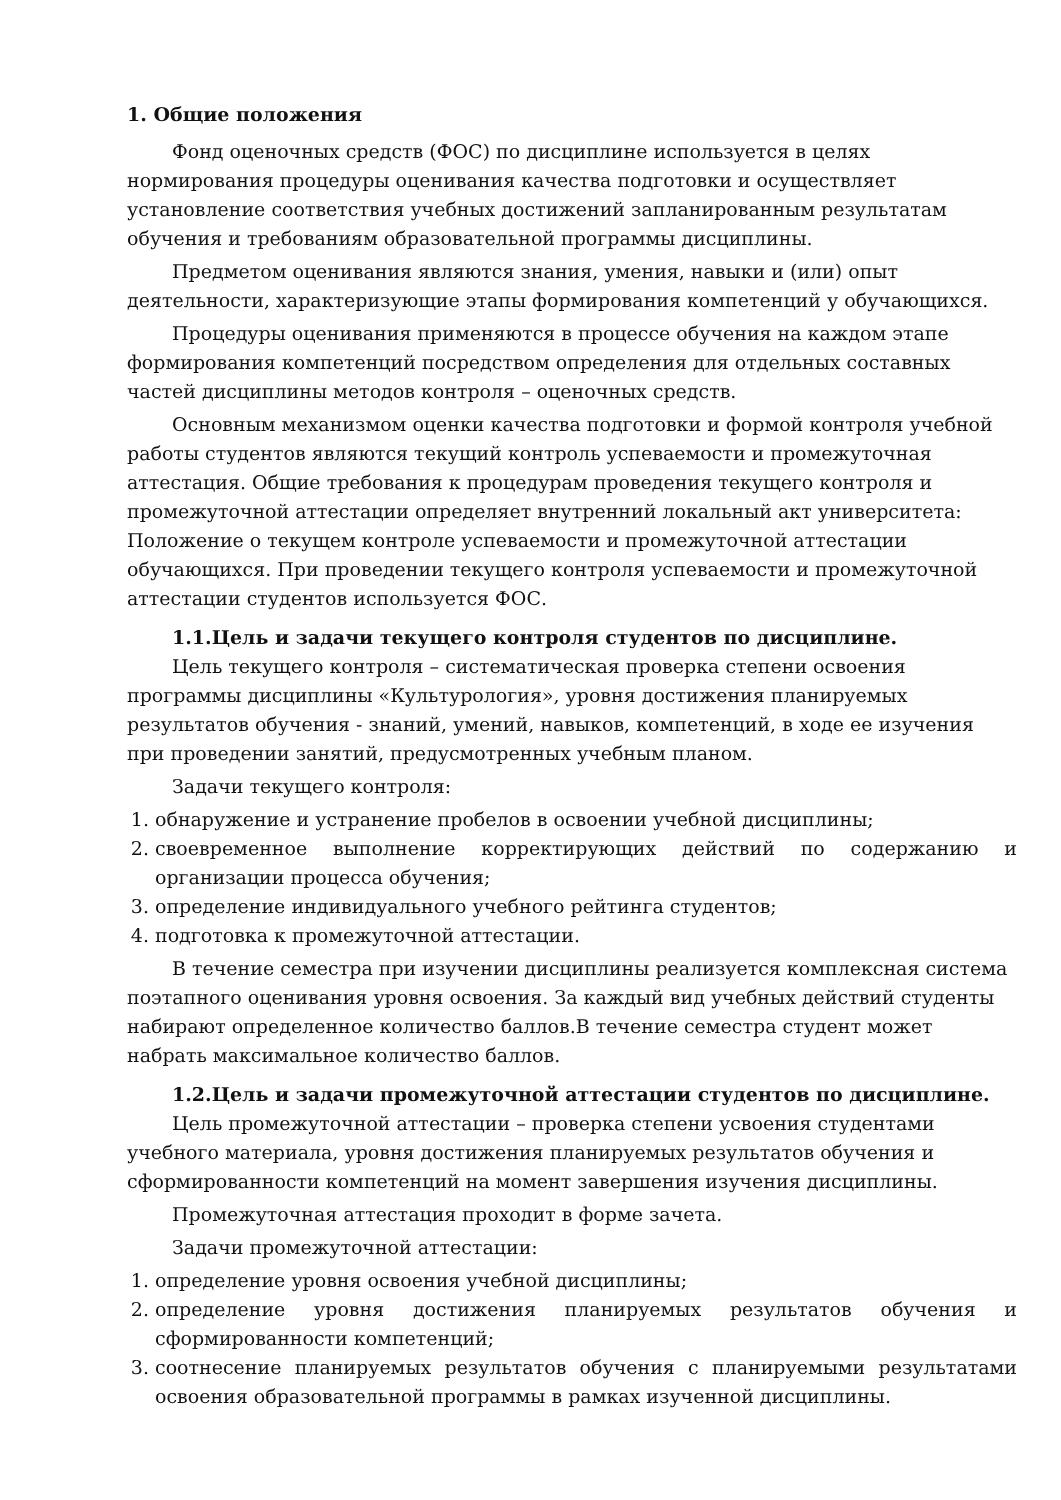1. Общие положения
Фонд оценочных средств (ФОС) по дисциплине используется в целях нормирования процедуры оценивания качества подготовки и осуществляет установление соответствия учебных достижений запланированным результатам обучения и требованиям образовательной программы дисциплины.
Предметом оценивания являются знания, умения, навыки и (или) опыт деятельности, характеризующие этапы формирования компетенций у обучающихся.
Процедуры оценивания применяются в процессе обучения на каждом этапе формирования компетенций посредством определения для отдельных составных частей дисциплины методов контроля – оценочных средств.
Основным механизмом оценки качества подготовки и формой контроля учебной работы студентов являются текущий контроль успеваемости и промежуточная аттестация. Общие требования к процедурам проведения текущего контроля и промежуточной аттестации определяет внутренний локальный акт университета: Положение о текущем контроле успеваемости и промежуточной аттестации обучающихся. При проведении текущего контроля успеваемости и промежуточной аттестации студентов используется ФОС.
1.1.Цель и задачи текущего контроля студентов по дисциплине.
Цель текущего контроля – систематическая проверка степени освоения программы дисциплины «Культурология», уровня достижения планируемых результатов обучения - знаний, умений, навыков, компетенций, в ходе ее изучения при проведении занятий, предусмотренных учебным планом.
Задачи текущего контроля:
1. обнаружение и устранение пробелов в освоении учебной дисциплины;
2. своевременное выполнение корректирующих действий по содержанию и организации процесса обучения;
3. определение индивидуального учебного рейтинга студентов;
4. подготовка к промежуточной аттестации.
В течение семестра при изучении дисциплины реализуется комплексная система поэтапного оценивания уровня освоения. За каждый вид учебных действий студенты набирают определенное количество баллов.В течение семестра студент может набрать максимальное количество баллов.
1.2.Цель и задачи промежуточной аттестации студентов по дисциплине.
Цель промежуточной аттестации – проверка степени усвоения студентами учебного материала, уровня достижения планируемых результатов обучения и сформированности компетенций на момент завершения изучения дисциплины.
Промежуточная аттестация проходит в форме зачета.
Задачи промежуточной аттестации:
1. определение уровня освоения учебной дисциплины;
2. определение уровня достижения планируемых результатов обучения и сформированности компетенций;
3. соотнесение планируемых результатов обучения с планируемыми результатами освоения образовательной программы в рамках изученной дисциплины.